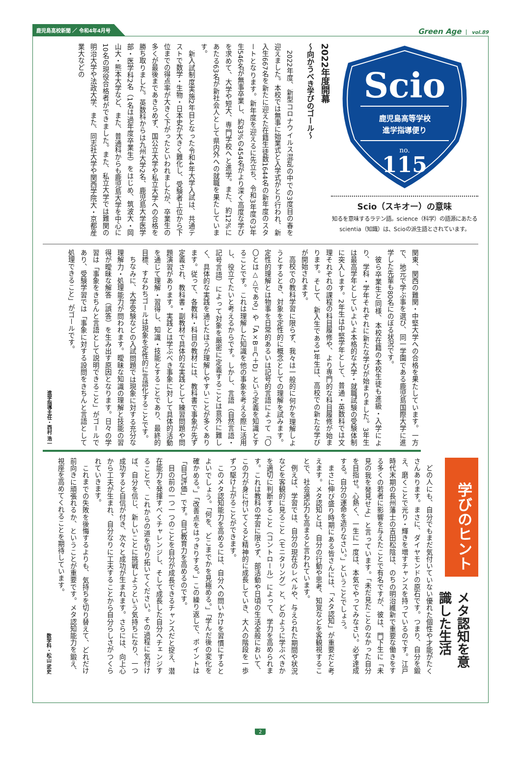鹿児島高校新聞 ／ 令和4年4月号
Green Age vol.89
Scio
鹿児島高等学校
進学指導便り
no.
115
Scio（スキオー）の意味
知るを意味するラテン語。science（科学）の語源にあたるscientia（知識）は、Scioの派生語とされています。
2022年度開幕
〜向かうべき学びのゴール〜
2022年度、新型コロナウイルス混乱の中での3度目の春を迎えました。本校では無事に始業式と入学式がとり行われ、新入生667名を新たに迎えた在籍生徒数1644名の新年度のスタートとなります。新年度を迎えるに先立ち、令和3年度の3年生546名が無事卒業し、約83%の454名がより深く高度な学びを求めて、大学や短大、専門学校へと進学。また、約12%にあたる63名が新社会人として県内外への就職を果たしています。
新入試制度実施2年目となった令和4年大学入試は、共通テストで数学・生物・日本史が大きく難化し、受験者上位から下位までの得点率が大きく下がったといわれましたが、卒業生の多くが最後まであきらめず、国公立大学や私立大学への合格を勝ち取りました。英数科からは九州大学2名、鹿児島大学医学部・医学科2名（1名は過年度卒業生）をはじめ、筑波大・岡山大・熊本大学など、また、普通科からも鹿児島大学を中心に10名の現役合格者ができました。また、私立大学では難関の明治大学や法政大学、また、同志社大学や関西学院大・京都産業大などの
関東、関西の難関・中堅大学への合格を果たしています。一方で、地元で学ぶ事を選び、同一学園である鹿児島国際大学に進学した先輩も80名にのぼる状況です。
彼ら卒業生と同様、本校在籍の本校生徒も進級・入学により、学科・学年それぞれに新たな学びが始まりました。3年生は最高学年としていよいよ本格的な大学・就職試験の受験体制に突入します。2年生は中堅学年として、普通・英数科では文理それぞれの課程の科目履修や、より専門的な科目履修が始まります。そして、新入生である1年生は、高校での新たな学びが開始されます。
高校での教科学習に限らず、我々は一般的に何かを理解しようとするとき、対象を定性的に概念としての理解を試みます。定性的理解とは物事を日常的あるいは記号的言語によって「〇〇とは△△である」や「A×B＝C＋D」という定義を知識とすることです。これは理解した知識を他の事象を考える際に活用し、役立てたいと考えるからです。しかし、言語（自然言語・記号言語）によって対象を厳密に定義することは意外に難しく、具体的な実践を通じたほうが理解しやすいことが多くあります。従って、各教科・科目の教材には、教科書で事象が先ず定義され、教科書・副教材で具体的な実践として練習問題や問題演習があります。実践とは学ぶべき事象に対して具体的活動を通じて理解・習得し、知識・技能とすることであり、最終的目標、すなわちゴールは現象を定性的に言語化することです。
ちなみに、大学受験などの入試問題では現象に対する充分な理解力・処理能力が問われます。曖昧な知識の理解と技能の習得が曖昧な解答（誤答）を生み出す原因となります。日々の学習は「事象をきちんと言語として説明できること」がゴールであり、受験学習では「事象に対する設問をきちんと言語として処理できること」がゴールです。
進学指導主任・西村 浩一
学びのヒント
メタ認知を意識した生活
どの人にも、自分でもまだ気付いていない優れた個性や才能がたくさんあります。まさに、ダイヤモンドの原石です。つまり、自分を鍛え、磨くことで光り・輝きを増すチャンスを持っているのです。江戸時代末期の長州藩士の吉田松陰は、のちの明治維新で重要な働きをする多くの若者に影響を与えたことで有名ですが、彼は、門下生に「未見の我を発見せよ」と言っています。「未だ見たことのなかった自分を目指せ。心熱く、一生に一度は、本気でやってみなさい。必ず達成する。自分の運命を造りなさい。」ということでしょう。
まさに伸び盛り時期にある皆さんには、「メタ認知」が重要だと考えます。メタ認知とは、自分の行動や思考、知覚などを客観視することで、社会適応力も高まると言われています。
例えば、学習では、自分の現在のレベルや、与えられた期間や状況などを客観的に見ること（モニタリング）と、どのように学ぶべきかを適切に判断すること（コントロール）によって、学力を高められます。これは教科の学習に限らず、部活動や日頃の生活全般において、この力が身に付いてくると精神的に成長していき、大人の階段を一歩ずつ駆け上がることができます。
このメタ認知能力を高めるには、自分への問いかけを習慣にするとよいでしょう。「何を、どこまでかを見極める。」「学んだ後の変化を確かめる。」「改善点をはっきりする。」この繰り返しで、ポイントは「自己評価」です。自己教育力を高めるのです。
目の前の一つ一つのことを自分が成長できるチャンスだと捉え、潜在能力を発揮すべくチャレンジし、そして成長した自分へチェンジすることで、これからの道を切り拓いてください。その過程に気付けば、自分を信じ、新しいことに挑戦しようという気持ちになり、一つ成功すると自信が付き、次々と成功が生まれます。さらには、向上心から工夫が生まれ、自分なりに工夫することから自分らしさがつくられていきます。
これまでの失敗を後悔するよりも、気持ちを切り替えて、どれだけ前向きに頑張れるか、ということが重要です。メタ認知能力を鍛え、視座を高めてくれることを期待しています。
数学科・松山 武史
2